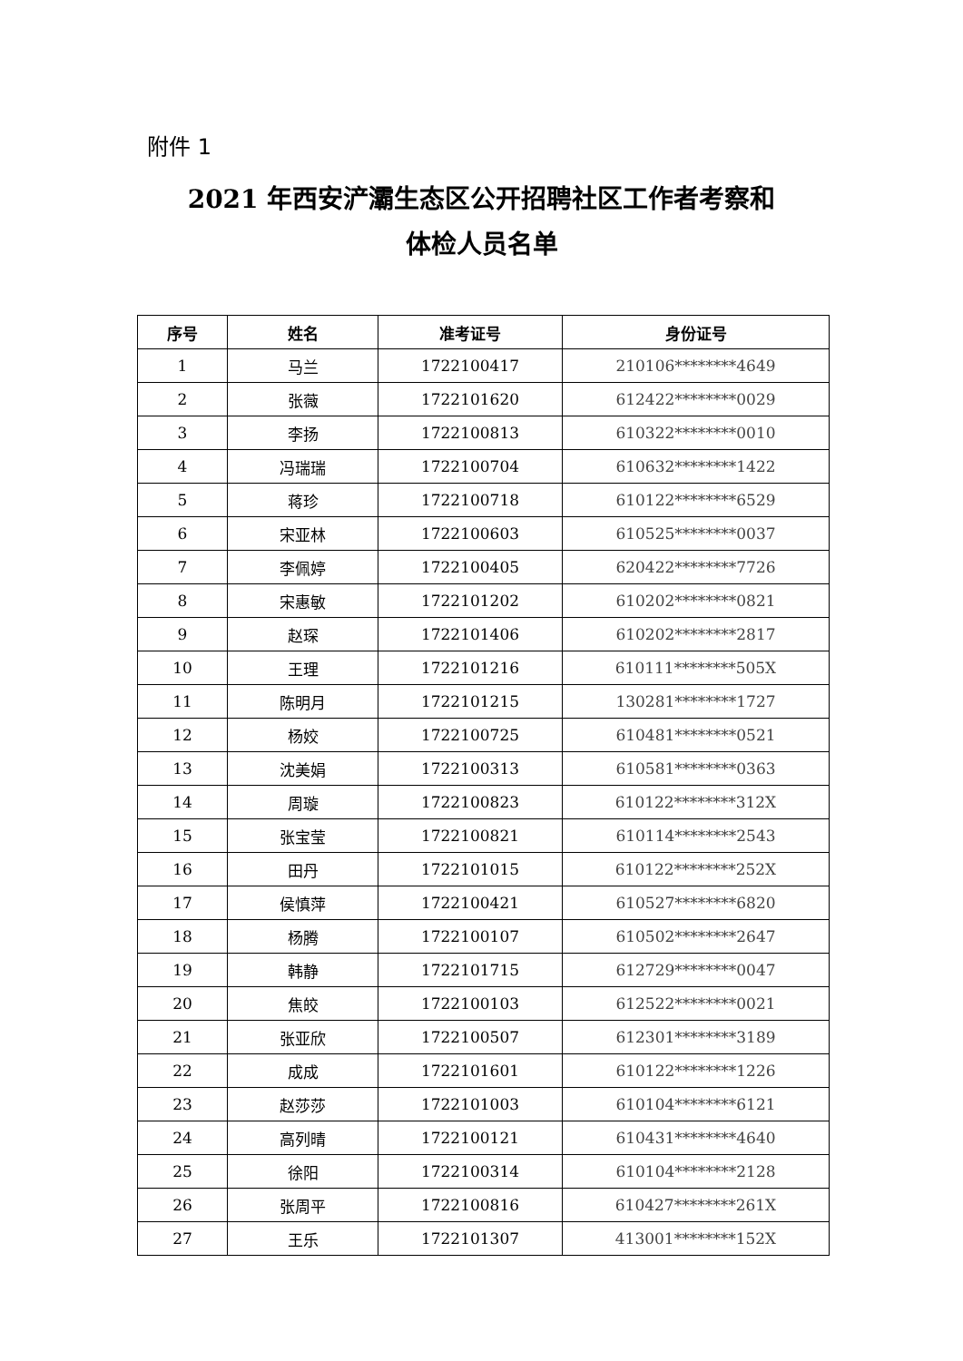附件 1
2021 年西安浐灞生态区公开招聘社区工作者考察和
体检人员名单
| 序号 | 姓名 | 准考证号 | 身份证号 |
| --- | --- | --- | --- |
| 1 | 马兰 | 1722100417 | 210106********4649 |
| 2 | 张薇 | 1722101620 | 612422********0029 |
| 3 | 李扬 | 1722100813 | 610322********0010 |
| 4 | 冯瑞瑞 | 1722100704 | 610632********1422 |
| 5 | 蒋珍 | 1722100718 | 610122********6529 |
| 6 | 宋亚林 | 1722100603 | 610525********0037 |
| 7 | 李佩婷 | 1722100405 | 620422********7726 |
| 8 | 宋惠敏 | 1722101202 | 610202********0821 |
| 9 | 赵琛 | 1722101406 | 610202********2817 |
| 10 | 王理 | 1722101216 | 610111********505X |
| 11 | 陈明月 | 1722101215 | 130281********1727 |
| 12 | 杨姣 | 1722100725 | 610481********0521 |
| 13 | 沈美娟 | 1722100313 | 610581********0363 |
| 14 | 周璇 | 1722100823 | 610122********312X |
| 15 | 张宝莹 | 1722100821 | 610114********2543 |
| 16 | 田丹 | 1722101015 | 610122********252X |
| 17 | 侯慎萍 | 1722100421 | 610527********6820 |
| 18 | 杨腾 | 1722100107 | 610502********2647 |
| 19 | 韩静 | 1722101715 | 612729********0047 |
| 20 | 焦皎 | 1722100103 | 612522********0021 |
| 21 | 张亚欣 | 1722100507 | 612301********3189 |
| 22 | 成成 | 1722101601 | 610122********1226 |
| 23 | 赵莎莎 | 1722101003 | 610104********6121 |
| 24 | 高列晴 | 1722100121 | 610431********4640 |
| 25 | 徐阳 | 1722100314 | 610104********2128 |
| 26 | 张周平 | 1722100816 | 610427********261X |
| 27 | 王乐 | 1722101307 | 413001********152X |